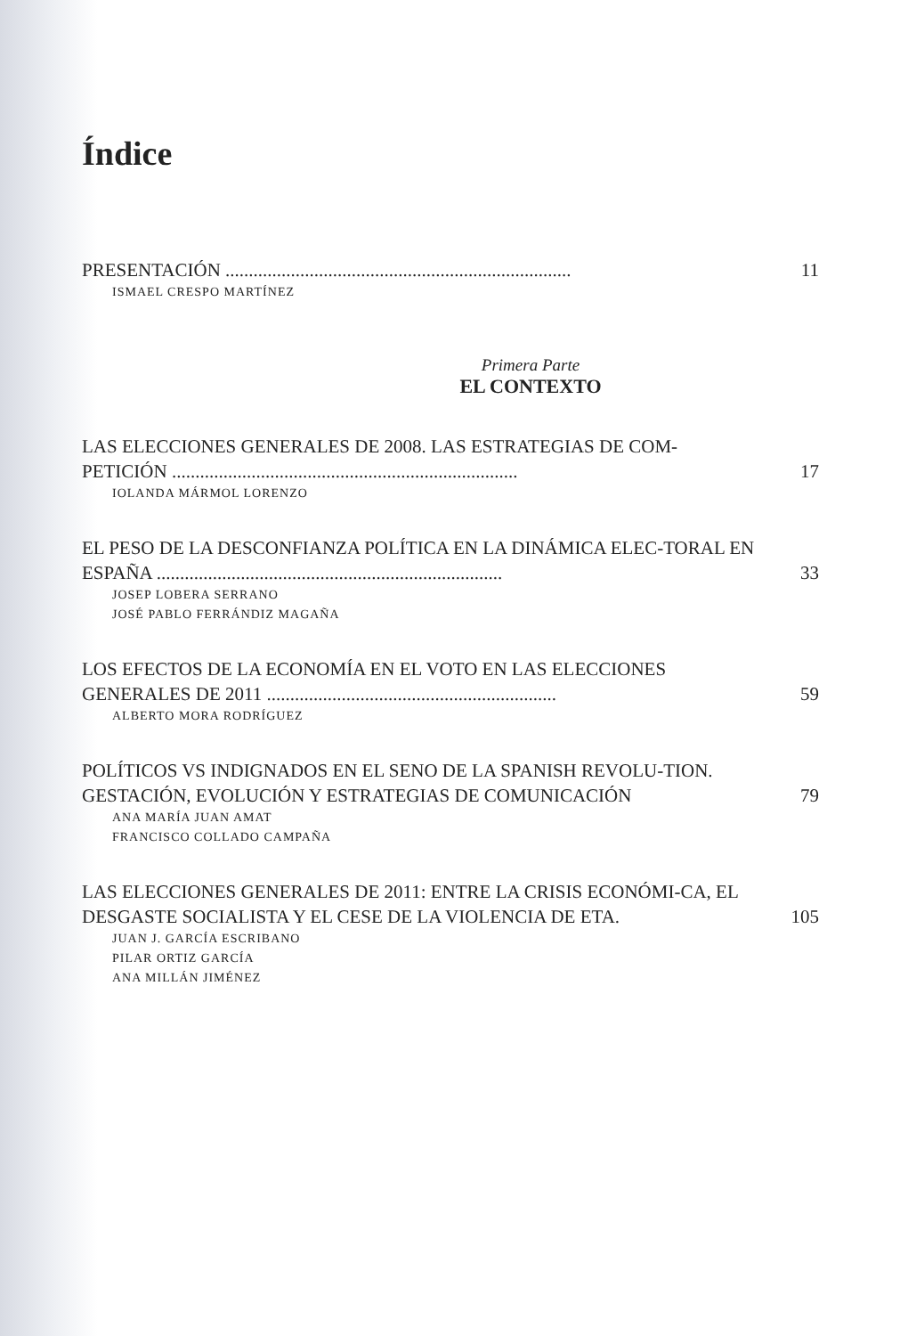Índice
PRESENTACIÓN ..........................................................................
11
ISMAEL CRESPO MARTÍNEZ
Primera Parte
EL CONTEXTO
LAS ELECCIONES GENERALES DE 2008. LAS ESTRATEGIAS DE COM-PETICIÓN ..........................................................................
17
IOLANDA MÁRMOL LORENZO
EL PESO DE LA DESCONFIANZA POLÍTICA EN LA DINÁMICA ELEC-TORAL EN ESPAÑA ..........................................................................
33
JOSEP LOBERA SERRANO
JOSÉ PABLO FERRÁNDIZ MAGAÑA
LOS EFECTOS DE LA ECONOMÍA EN EL VOTO EN LAS ELECCIONES GENERALES DE 2011 ..............................................................
59
ALBERTO MORA RODRÍGUEZ
POLÍTICOS VS INDIGNADOS EN EL SENO DE LA SPANISH REVOLU-TION. GESTACIÓN, EVOLUCIÓN Y ESTRATEGIAS DE COMUNICACIÓN
79
ANA MARÍA JUAN AMAT
FRANCISCO COLLADO CAMPAÑA
LAS ELECCIONES GENERALES DE 2011: ENTRE LA CRISIS ECONÓMI-CA, EL DESGASTE SOCIALISTA Y EL CESE DE LA VIOLENCIA DE ETA.
105
JUAN J. GARCÍA ESCRIBANO
PILAR ORTIZ GARCÍA
ANA MILLÁN JIMÉNEZ